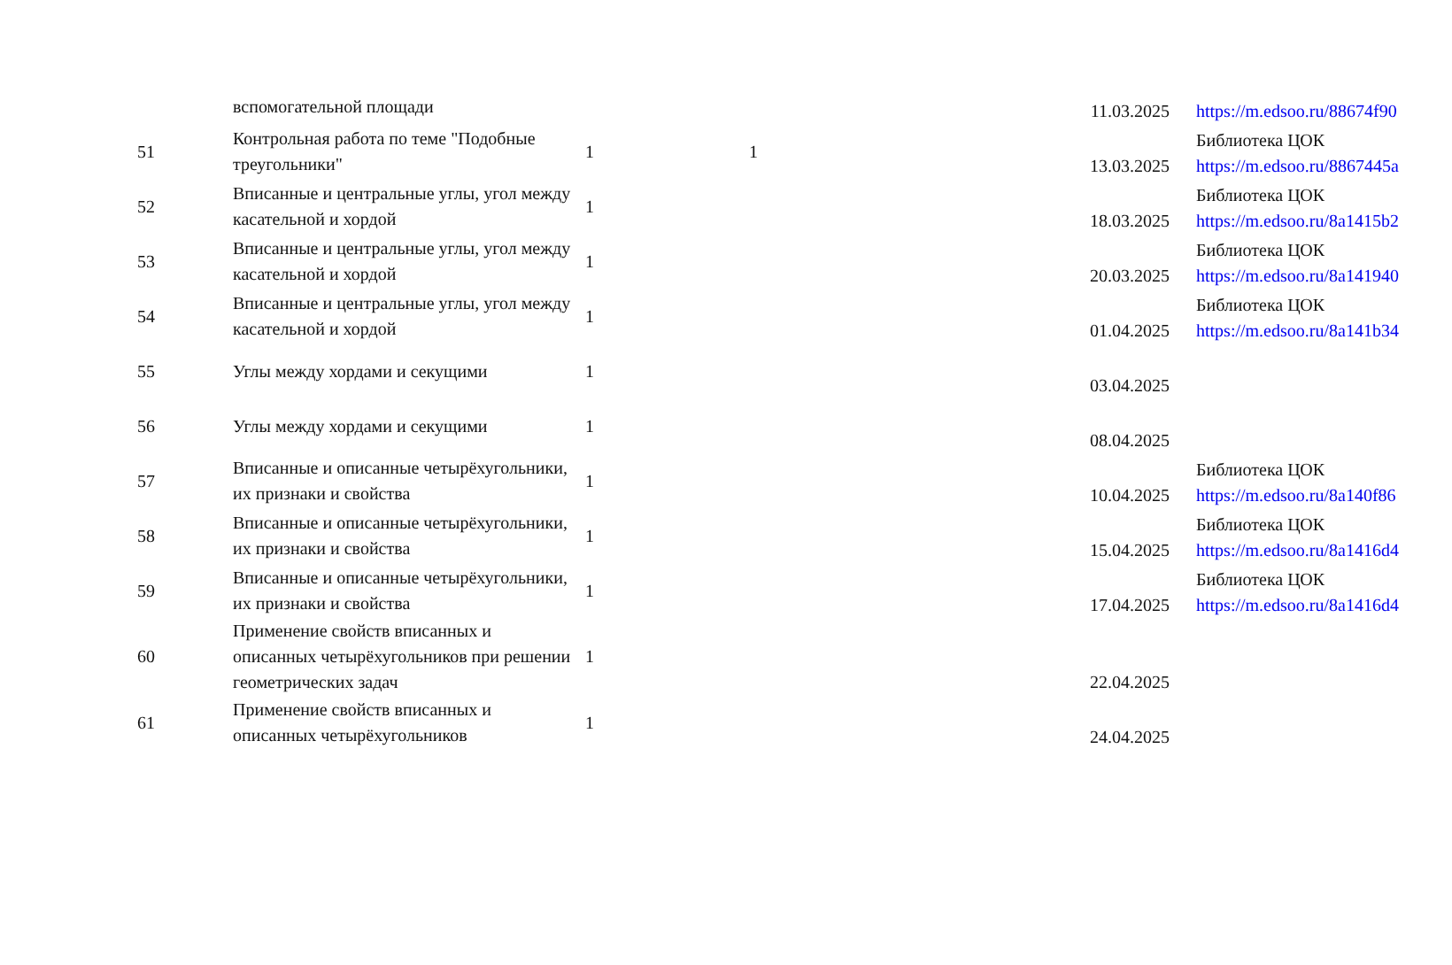| | вспомогательной площади | | | 11.03.2025 | https://m.edsoo.ru/88674f90 |
| 51 | Контрольная работа по теме "Подобные треугольники" | 1 | 1 | 13.03.2025 | Библиотека ЦОК https://m.edsoo.ru/8867445a |
| 52 | Вписанные и центральные углы, угол между касательной и хордой | 1 | | 18.03.2025 | Библиотека ЦОК https://m.edsoo.ru/8a1415b2 |
| 53 | Вписанные и центральные углы, угол между касательной и хордой | 1 | | 20.03.2025 | Библиотека ЦОК https://m.edsoo.ru/8a141940 |
| 54 | Вписанные и центральные углы, угол между касательной и хордой | 1 | | 01.04.2025 | Библиотека ЦОК https://m.edsoo.ru/8a141b34 |
| 55 | Углы между хордами и секущими | 1 | | 03.04.2025 | |
| 56 | Углы между хордами и секущими | 1 | | 08.04.2025 | |
| 57 | Вписанные и описанные четырёхугольники, их признаки и свойства | 1 | | 10.04.2025 | Библиотека ЦОК https://m.edsoo.ru/8a140f86 |
| 58 | Вписанные и описанные четырёхугольники, их признаки и свойства | 1 | | 15.04.2025 | Библиотека ЦОК https://m.edsoo.ru/8a1416d4 |
| 59 | Вписанные и описанные четырёхугольники, их признаки и свойства | 1 | | 17.04.2025 | Библиотека ЦОК https://m.edsoo.ru/8a1416d4 |
| 60 | Применение свойств вписанных и описанных четырёхугольников при решении геометрических задач | 1 | | 22.04.2025 | |
| 61 | Применение свойств вписанных и описанных четырёхугольников | 1 | | 24.04.2025 | |